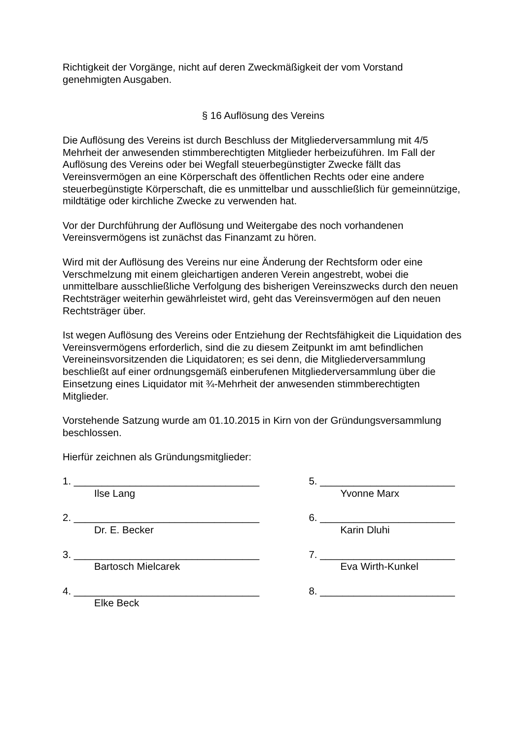Richtigkeit der Vorgänge, nicht auf deren Zweckmäßigkeit der vom Vorstand genehmigten Ausgaben.
§ 16 Auflösung des Vereins
Die Auflösung des Vereins ist durch Beschluss der Mitgliederversammlung mit 4/5 Mehrheit der anwesenden stimmberechtigten Mitglieder herbeizuführen. Im Fall der Auflösung des Vereins oder bei Wegfall steuerbegünstigter Zwecke fällt das Vereinsvermögen an eine Körperschaft des öffentlichen Rechts oder eine andere steuerbegünstigte Körperschaft, die es unmittelbar und ausschließlich für gemeinnützige, mildtätige oder kirchliche Zwecke zu verwenden hat.
Vor der Durchführung der Auflösung und Weitergabe des noch vorhandenen Vereinsvermögens ist zunächst das Finanzamt zu hören.
Wird mit der Auflösung des Vereins nur eine Änderung der Rechtsform oder eine Verschmelzung mit einem gleichartigen anderen Verein angestrebt, wobei die unmittelbare ausschließliche Verfolgung des bisherigen Vereinszwecks durch den neuen Rechtsträger weiterhin gewährleistet wird, geht das Vereinsvermögen auf den neuen Rechtsträger über.
Ist wegen Auflösung des Vereins oder Entziehung der Rechtsfähigkeit die Liquidation des Vereinsvermögens erforderlich, sind die zu diesem Zeitpunkt im amt befindlichen Vereineinsvorsitzenden die Liquidatoren; es sei denn, die Mitgliederversammlung beschließt auf einer ordnungsgemäß einberufenen Mitgliederversammlung über die Einsetzung eines Liquidator mit ¾-Mehrheit der anwesenden stimmberechtigten Mitglieder.
Vorstehende Satzung wurde am 01.10.2015 in Kirn von der Gründungsversammlung beschlossen.
Hierfür zeichnen als Gründungsmitglieder:
1. _________________________________
Ilse Lang
2. _________________________________
Dr. E. Becker
3. _________________________________
Bartosch Mielcarek
4. _________________________________
Elke Beck
5. ________________________
Yvonne Marx
6. ________________________
Karin Dluhi
7. ________________________
Eva Wirth-Kunkel
8. ________________________